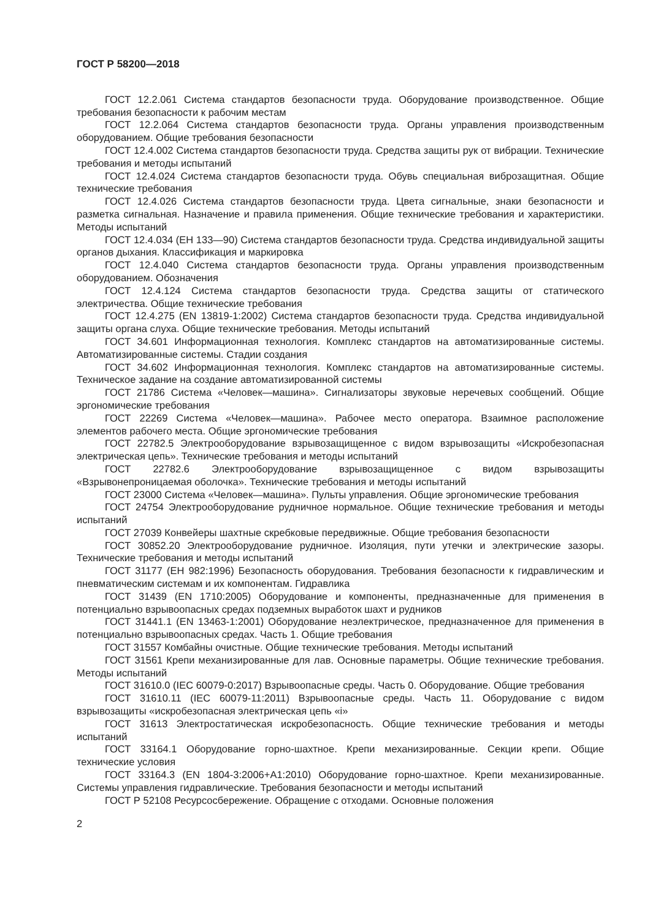ГОСТ Р 58200—2018
ГОСТ 12.2.061 Система стандартов безопасности труда. Оборудование производственное. Общие требования безопасности к рабочим местам
ГОСТ 12.2.064 Система стандартов безопасности труда. Органы управления производственным оборудованием. Общие требования безопасности
ГОСТ 12.4.002 Система стандартов безопасности труда. Средства защиты рук от вибрации. Технические требования и методы испытаний
ГОСТ 12.4.024 Система стандартов безопасности труда. Обувь специальная виброзащитная. Общие технические требования
ГОСТ 12.4.026 Система стандартов безопасности труда. Цвета сигнальные, знаки безопасности и разметка сигнальная. Назначение и правила применения. Общие технические требования и характеристики. Методы испытаний
ГОСТ 12.4.034 (ЕН 133—90) Система стандартов безопасности труда. Средства индивидуальной защиты органов дыхания. Классификация и маркировка
ГОСТ 12.4.040 Система стандартов безопасности труда. Органы управления производственным оборудованием. Обозначения
ГОСТ 12.4.124 Система стандартов безопасности труда. Средства защиты от статического электричества. Общие технические требования
ГОСТ 12.4.275 (EN 13819-1:2002) Система стандартов безопасности труда. Средства индивидуальной защиты органа слуха. Общие технические требования. Методы испытаний
ГОСТ 34.601 Информационная технология. Комплекс стандартов на автоматизированные системы. Автоматизированные системы. Стадии создания
ГОСТ 34.602 Информационная технология. Комплекс стандартов на автоматизированные системы. Техническое задание на создание автоматизированной системы
ГОСТ 21786 Система «Человек—машина». Сигнализаторы звуковые неречевых сообщений. Общие эргономические требования
ГОСТ 22269 Система «Человек—машина». Рабочее место оператора. Взаимное расположение элементов рабочего места. Общие эргономические требования
ГОСТ 22782.5 Электрооборудование взрывозащищенное с видом взрывозащиты «Искробезопасная электрическая цепь». Технические требования и методы испытаний
ГОСТ 22782.6 Электрооборудование взрывозащищенное с видом взрывозащиты «Взрывонепроницаемая оболочка». Технические требования и методы испытаний
ГОСТ 23000 Система «Человек—машина». Пульты управления. Общие эргономические требования
ГОСТ 24754 Электрооборудование рудничное нормальное. Общие технические требования и методы испытаний
ГОСТ 27039 Конвейеры шахтные скребковые передвижные. Общие требования безопасности
ГОСТ 30852.20 Электрооборудование рудничное. Изоляция, пути утечки и электрические зазоры. Технические требования и методы испытаний
ГОСТ 31177 (ЕН 982:1996) Безопасность оборудования. Требования безопасности к гидравлическим и пневматическим системам и их компонентам. Гидравлика
ГОСТ 31439 (EN 1710:2005) Оборудование и компоненты, предназначенные для применения в потенциально взрывоопасных средах подземных выработок шахт и рудников
ГОСТ 31441.1 (EN 13463-1:2001) Оборудование неэлектрическое, предназначенное для применения в потенциально взрывоопасных средах. Часть 1. Общие требования
ГОСТ 31557 Комбайны очистные. Общие технические требования. Методы испытаний
ГОСТ 31561 Крепи механизированные для лав. Основные параметры. Общие технические требования. Методы испытаний
ГОСТ 31610.0 (IEC 60079-0:2017) Взрывоопасные среды. Часть 0. Оборудование. Общие требования
ГОСТ 31610.11 (IEC 60079-11:2011) Взрывоопасные среды. Часть 11. Оборудование с видом взрывозащиты «искробезопасная электрическая цепь «i»
ГОСТ 31613 Электростатическая искробезопасность. Общие технические требования и методы испытаний
ГОСТ 33164.1 Оборудование горно-шахтное. Крепи механизированные. Секции крепи. Общие технические условия
ГОСТ 33164.3 (EN 1804-3:2006+A1:2010) Оборудование горно-шахтное. Крепи механизированные. Системы управления гидравлические. Требования безопасности и методы испытаний
ГОСТ Р 52108 Ресурсосбережение. Обращение с отходами. Основные положения
2